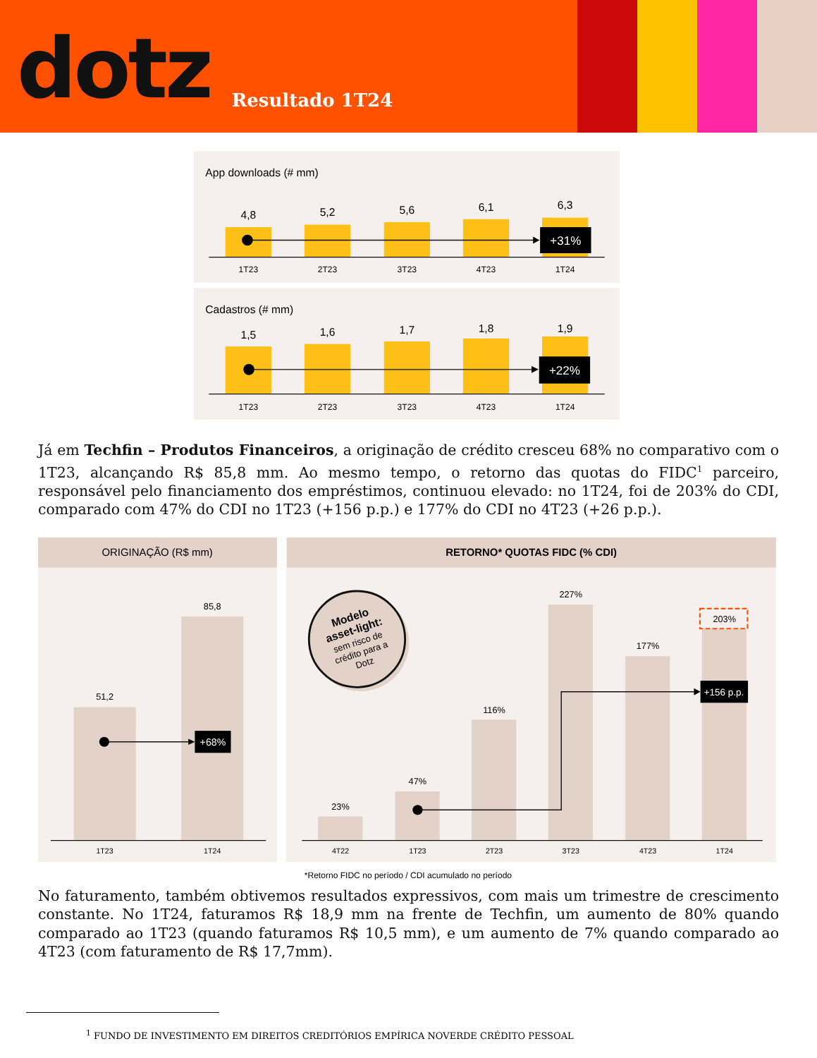dotz
Resultado 1T24
App downloads (# mm)
4,8
5,2
5,6
6,1
6,3
+31%
1T23
2T23
3T23
4T23
1T24
Cadastros (# mm)
1,5
1,6
1,7
1,8
1,9
+22%
1T23
2T23
3T23
4T23
1T24
Já em Techfin – Produtos Financeiros, a originação de crédito cresceu 68% no comparativo com o 1T23, alcançando R$ 85,8 mm. Ao mesmo tempo, o retorno das quotas do FIDC<sup>1</sup> parceiro, responsável pelo financiamento dos empréstimos, continuou elevado: no 1T24, foi de 203% do CDI, comparado com 47% do CDI no 1T23 (+156 p.p.) e 177% do CDI no 4T23 (+26 p.p.).
ORIGINAÇÃO (R$ mm)
RETORNO* QUOTAS FIDC (% CDI)
51,2
85,8
23%
47%
116%
227%
177%
203%
+68%
+156 p.p.
Modelo
asset-light:
sem risco de
crédito para a
Dotz
1T23
1T24
4T22
1T23
2T23
3T23
4T23
1T24
*Retorno FIDC no período / CDI acumulado no período
No faturamento, também obtivemos resultados expressivos, com mais um trimestre de crescimento constante. No 1T24, faturamos R$ 18,9 mm na frente de Techfin, um aumento de 80% quando comparado ao 1T23 (quando faturamos R$ 10,5 mm), e um aumento de 7% quando comparado ao 4T23 (com faturamento de R$ 17,7mm).
<sup>1</sup> FUNDO DE INVESTIMENTO EM DIREITOS CREDITÓRIOS EMPÍRICA NOVERDE CRÉDITO PESSOAL